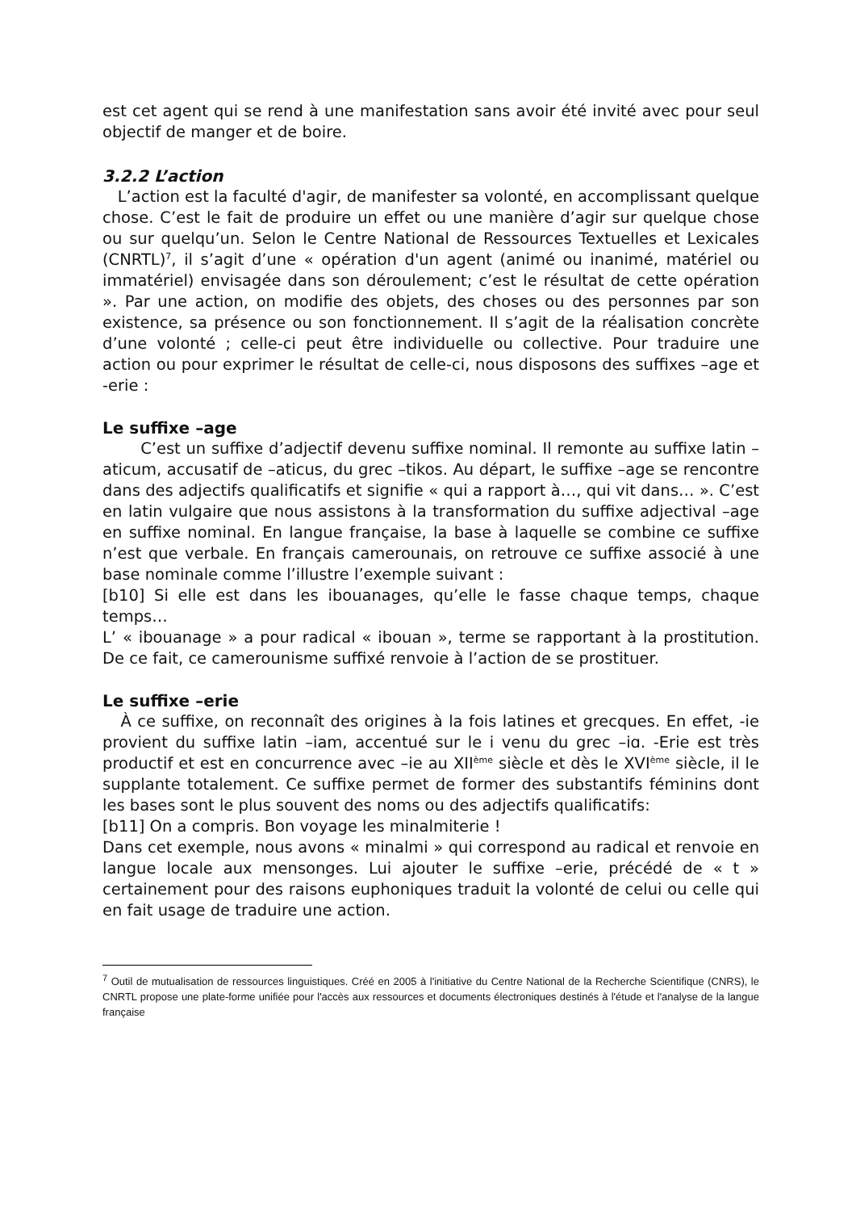est cet agent qui se rend à une manifestation sans avoir été invité avec pour seul objectif de manger et de boire.
3.2.2 L’action
L’action est la faculté d'agir, de manifester sa volonté, en accomplissant quelque chose. C’est le fait de produire un effet ou une manière d’agir sur quelque chose ou sur quelqu’un. Selon le Centre National de Ressources Textuelles et Lexicales (CNRTL)<sup>7</sup>, il s’agit d’une « opération d'un agent (animé ou inanimé, matériel ou immatériel) envisagée dans son déroulement; c’est le résultat de cette opération ». Par une action, on modifie des objets, des choses ou des personnes par son existence, sa présence ou son fonctionnement. Il s’agit de la réalisation concrète d’une volonté ; celle-ci peut être individuelle ou collective. Pour traduire une action ou pour exprimer le résultat de celle-ci, nous disposons des suffixes –age et -erie :
Le suffixe –age
C’est un suffixe d’adjectif devenu suffixe nominal. Il remonte au suffixe latin –aticum, accusatif de –aticus, du grec –tikos. Au départ, le suffixe –age se rencontre dans des adjectifs qualificatifs et signifie « qui a rapport à…, qui vit dans… ». C’est en latin vulgaire que nous assistons à la transformation du suffixe adjectival –age en suffixe nominal. En langue française, la base à laquelle se combine ce suffixe n’est que verbale. En français camerounais, on retrouve ce suffixe associé à une base nominale comme l’illustre l’exemple suivant :
[b10] Si elle est dans les ibouanages, qu’elle le fasse chaque temps, chaque temps…
L’ « ibouanage » a pour radical « ibouan », terme se rapportant à la prostitution. De ce fait, ce camerounisme suffixé renvoie à l’action de se prostituer.
Le suffixe –erie
À ce suffixe, on reconnaît des origines à la fois latines et grecques. En effet, -ie provient du suffixe latin –iam, accentué sur le i venu du grec –iɑ. -Erie est très productif et est en concurrence avec –ie au XII<sup>ème</sup> siècle et dès le XVI<sup>ème</sup> siècle, il le supplante totalement. Ce suffixe permet de former des substantifs féminins dont les bases sont le plus souvent des noms ou des adjectifs qualificatifs:
[b11] On a compris. Bon voyage les minalmiterie !
Dans cet exemple, nous avons « minalmi » qui correspond au radical et renvoie en langue locale aux mensonges. Lui ajouter le suffixe –erie, précédé de « t » certainement pour des raisons euphoniques traduit la volonté de celui ou celle qui en fait usage de traduire une action.
<sup>7</sup> Outil de mutualisation de ressources linguistiques. Créé en 2005 à l'initiative du Centre National de la Recherche Scientifique (CNRS), le CNRTL propose une plate-forme unifiée pour l'accès aux ressources et documents électroniques destinés à l'étude et l'analyse de la langue française